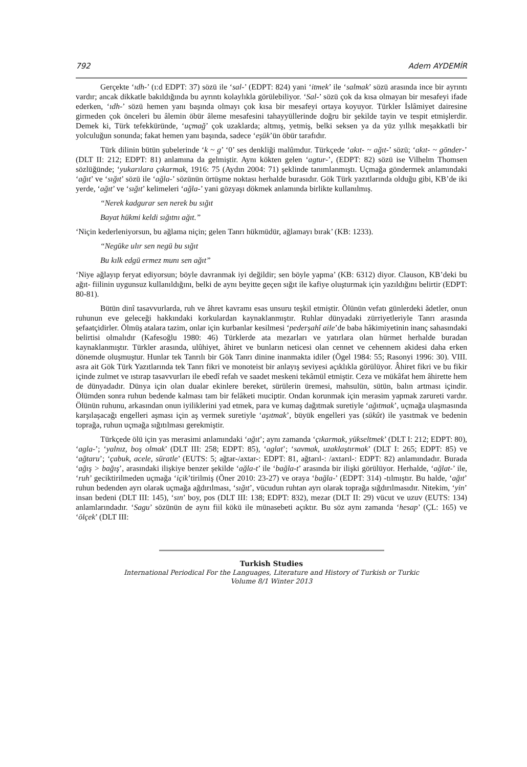792 Adem AYDEMİR
Gerçekte ‘ıdh-’ (ı:d EDPT: 37) sözü ile ‘sal-’ (EDPT: 824) yani ‘itmek’ ile ‘salmak’ sözü arasında ince bir ayrıntı vardır; ancak dikkatle bakıldığında bu ayrıntı kolaylıkla görülebiliyor. ‘Sal-’ sözü çok da kısa olmayan bir mesafeyi ifade ederken, ‘ıdh-’ sözü hemen yanı başında olmayı çok kısa bir mesafeyi ortaya koyuyor. Türkler İslâmiyet dairesine girmeden çok önceleri bu âlemin öbür âleme mesafesini tahayyüllerinde doğru bir şekilde tayin ve tespit etmişlerdir. Demek ki, Türk tefekküründe, ‘uçmağ’ çok uzaklarda; altmış, yetmiş, belki seksen ya da yüz yıllık meşakkatli bir yolculuğun sonunda; fakat hemen yanı başında, sadece ‘eşük’ün öbür tarafıdır.
Türk dilinin bütün şubelerinde ‘k ~ g’ ‘0’ ses denkliği malûmdur. Türkçede ‘akıt- ~ ağıt-’ sözü; ‘akıt- ~ gönder-’ (DLT II: 212; EDPT: 81) anlamına da gelmiştir. Aynı kökten gelen ‘agtur-’, (EDPT: 82) sözü ise Vilhelm Thomsen sözlüğünde; ‘yukarılara çıkarmak, 1916: 75 (Aydın 2004: 71) şeklinde tanımlanmıştı. Uçmağa göndermek anlamındaki ‘ağıt’ ve ‘sığıt’ sözü ile ‘ağla-’ sözünün örtüşme noktası herhalde burasıdır. Gök Türk yazıtlarında olduğu gibi, KB’de iki yerde, ‘ağıt’ ve ‘sığıt’ kelimeleri ‘ağla-’ yani gözyaşı dökmek anlamında birlikte kullanılmış.
“Nerek kadgurar sen nerek bu sığıt
Bayat hükmi keldi sığıtnı ağıt.”
‘Niçin kederleniyorsun, bu ağlama niçin; gelen Tanrı hükmüdür, ağlamayı bırak’ (KB: 1233).
“Negüke ulır sen negü bu sığıt
Bu kılk edgü ermez munı sen ağıt”
‘Niye ağlayıp feryat ediyorsun; böyle davranmak iyi değildir; sen böyle yapma’ (KB: 6312) diyor. Clauson, KB’deki bu ağıt- fiilinin uygunsuz kullanıldığını, belki de aynı beyitte geçen sığıt ile kafiye oluşturmak için yazıldığını belirtir (EDPT: 80-81).
Bütün dinî tasavvurlarda, ruh ve âhret kavramı esas unsuru teşkil etmiştir. Ölünün vefatı günlerdeki âdetler, onun ruhunun eve geleceği hakkındaki korkulardan kaynaklanmıştır. Ruhlar dünyadaki zürriyetleriyle Tanrı arasında şefaatçidirler. Ölmüş atalara tazim, onlar için kurbanlar kesilmesi ‘pederşahî aile’de baba hâkimiyetinin inanç sahasındaki belirtisi olmalıdır (Kafesoğlu 1980: 46) Türklerde ata mezarları ve yatırlara olan hürmet herhalde buradan kaynaklanmıştır. Türkler arasında, ulûhiyet, âhiret ve bunların neticesi olan cennet ve cehennem akidesi daha erken dönemde oluşmuştur. Hunlar tek Tanrılı bir Gök Tanrı dinine inanmakta idiler (Ögel 1984: 55; Rasonyi 1996: 30). VIII. asra ait Gök Türk Yazıtlarında tek Tanrı fikri ve monoteist bir anlayış seviyesi açıklıkla görülüyor. Âhiret fikri ve bu fikir içinde zulmet ve ıstırap tasavvurları ile ebedî refah ve saadet meskeni tekâmül etmiştir. Ceza ve mükâfat hem âhirette hem de dünyadadır. Dünya için olan dualar ekinlere bereket, sürülerin üremesi, mahsulün, sütün, balın artması içindir. Ölümden sonra ruhun bedende kalması tam bir felâketi muciptir. Ondan korunmak için merasim yapmak zarureti vardır. Ölünün ruhunu, arkasından onun iyiliklerini yad etmek, para ve kumaş dağıtmak suretiyle ‘ağıtmak’, uçmağa ulaşmasında karşılaşacağı engelleri aşması için aş vermek suretiyle ‘aşıtmak’, büyük engelleri yas (sükût) ile yasıtmak ve bedenin toprağa, ruhun uçmağa sığıtılması gerekmiştir.
Türkçede ölü için yas merasimi anlamındaki ‘ağıt’; aynı zamanda ‘çıkarmak, yükseltmek’ (DLT I: 212; EDPT: 80), ‘agla-’; ‘yalnız, boş olmak’ (DLT III: 258; EDPT: 85), ‘aglat’; ‘savmak, uzaklaştırmak’ (DLT I: 265; EDPT: 85) ve ‘ağtaru’; ‘çabuk, acele, süratle’ (EUTS: 5; ağtar-/axtar-: EDPT: 81, ağtarıl-: /axtarıl-: EDPT: 82) anlamındadır. Burada ‘ağış > bağış’, arasındaki ilişkiye benzer şekilde ‘ağla-t’ ile ‘bağla-t’ arasında bir ilişki görülüyor. Herhalde, ‘ağlat-’ ile, ‘ruh’ geciktirilmeden uçmağa ‘içik’tirilmiş (Öner 2010: 23-27) ve oraya ‘bağla-’ (EDPT: 314) -tılmıştır. Bu halde, ‘ağıt’ ruhun bedenden ayrı olarak uçmağa ağdırılması, ‘sığıt’, vücudun ruhtan ayrı olarak toprağa sığdırılmasıdır. Nitekim, ‘yin’ insan bedeni (DLT III: 145), ‘sın’ boy, pos (DLT III: 138; EDPT: 832), mezar (DLT II: 29) vücut ve uzuv (EUTS: 134) anlamlarındadır. ‘Sagu’ sözünün de aynı fiil kökü ile münasebeti açıktır. Bu söz aynı zamanda ‘hesap’ (ÇL: 165) ve ‘ölçek’ (DLT III:
Turkish Studies
International Periodical For the Languages, Literature and History of Turkish or Turkic
Volume 8/1 Winter 2013